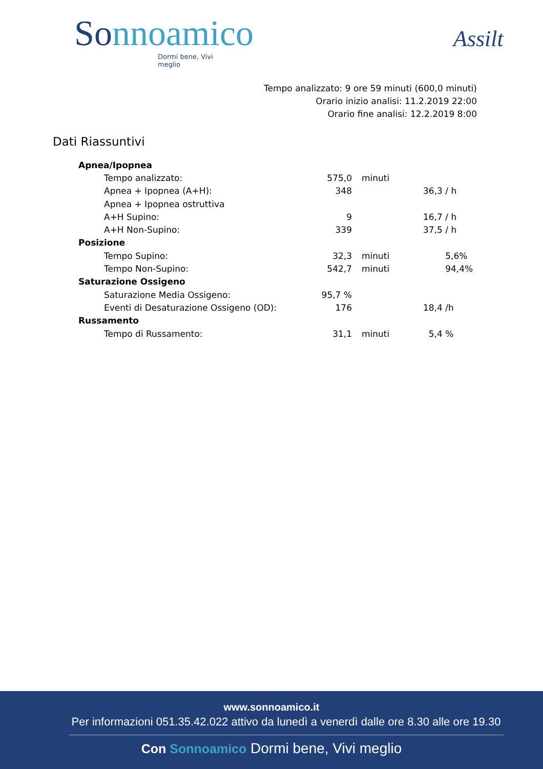Sonnoamico
Dormi bene, Vivi meglio
Assilt
Tempo analizzato: 9 ore 59 minuti (600,0 minuti)
Orario inizio analisi: 11.2.2019 22:00
Orario fine analisi: 12.2.2019 8:00
Dati Riassuntivi
| Apnea/Ipopnea | | | |
| Tempo analizzato: | 575,0 | minuti | |
| Apnea + Ipopnea (A+H): | 348 | | 36,3 / h |
| Apnea + Ipopnea ostruttiva | | | |
| A+H Supino: | 9 | | 16,7 / h |
| A+H Non-Supino: | 339 | | 37,5 / h |
| Posizione | | | |
| Tempo Supino: | 32,3 | minuti | 5,6% |
| Tempo Non-Supino: | 542,7 | minuti | 94,4% |
| Saturazione Ossigeno | | | |
| Saturazione Media Ossigeno: | 95,7 % | | |
| Eventi di Desaturazione Ossigeno (OD): | 176 | | 18,4 /h |
| Russamento | | | |
| Tempo di Russamento: | 31,1 | minuti | 5,4 % |
www.sonnoamico.it
Per informazioni 051.35.42.022 attivo da lunedì a venerdì dalle ore 8.30 alle ore 19.30
Con Sonnoamico Dormi bene, Vivi meglio